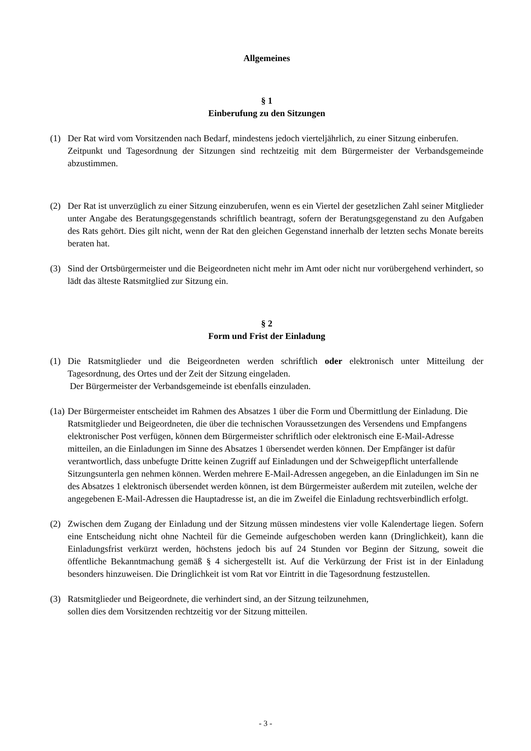Allgemeines
§ 1
Einberufung zu den Sitzungen
(1) Der Rat wird vom Vorsitzenden nach Bedarf, mindestens jedoch vierteljährlich, zu einer Sitzung einberufen.
Zeitpunkt und Tagesordnung der Sitzungen sind rechtzeitig mit dem Bürgermeister der Verbandsgemeinde abzustimmen.
(2) Der Rat ist unverzüglich zu einer Sitzung einzuberufen, wenn es ein Viertel der gesetzlichen Zahl seiner Mitglieder unter Angabe des Beratungsgegenstands schriftlich beantragt, sofern der Beratungsgegenstand zu den Aufgaben des Rats gehört. Dies gilt nicht, wenn der Rat den gleichen Gegenstand innerhalb der letzten sechs Monate bereits beraten hat.
(3) Sind der Ortsbürgermeister und die Beigeordneten nicht mehr im Amt oder nicht nur vorübergehend verhindert, so lädt das älteste Ratsmitglied zur Sitzung ein.
§ 2
Form und Frist der Einladung
(1) Die Ratsmitglieder und die Beigeordneten werden schriftlich oder elektronisch unter Mitteilung der Tagesordnung, des Ortes und der Zeit der Sitzung eingeladen.
Der Bürgermeister der Verbandsgemeinde ist ebenfalls einzuladen.
(1a) Der Bürgermeister entscheidet im Rahmen des Absatzes 1 über die Form und Übermittlung der Einladung. Die Ratsmitglieder und Beigeordneten, die über die technischen Voraussetzungen des Versendens und Empfangens elektronischer Post verfügen, können dem Bürgermeister schriftlich oder elektronisch eine E-Mail-Adresse mitteilen, an die Einladungen im Sinne des Absatzes 1 übersendet werden können. Der Empfänger ist dafür verantwortlich, dass unbefugte Dritte keinen Zugriff auf Einladungen und der Schweigepflicht unterfallende Sitzungsunterla gen nehmen können. Werden mehrere E-Mail-Adressen angegeben, an die Einladungen im Sin ne des Absatzes 1 elektronisch übersendet werden können, ist dem Bürgermeister außerdem mit zuteilen, welche der angegebenen E-Mail-Adressen die Hauptadresse ist, an die im Zweifel die Einladung rechtsverbindlich erfolgt.
(2) Zwischen dem Zugang der Einladung und der Sitzung müssen mindestens vier volle Kalendertage liegen. Sofern eine Entscheidung nicht ohne Nachteil für die Gemeinde aufgeschoben werden kann (Dringlichkeit), kann die Einladungsfrist verkürzt werden, höchstens jedoch bis auf 24 Stunden vor Beginn der Sitzung, soweit die öffentliche Bekanntmachung gemäß § 4 sichergestellt ist. Auf die Verkürzung der Frist ist in der Einladung besonders hinzuweisen. Die Dringlichkeit ist vom Rat vor Eintritt in die Tagesordnung festzustellen.
(3) Ratsmitglieder und Beigeordnete, die verhindert sind, an der Sitzung teilzunehmen,
sollen dies dem Vorsitzenden rechtzeitig vor der Sitzung mitteilen.
- 3 -